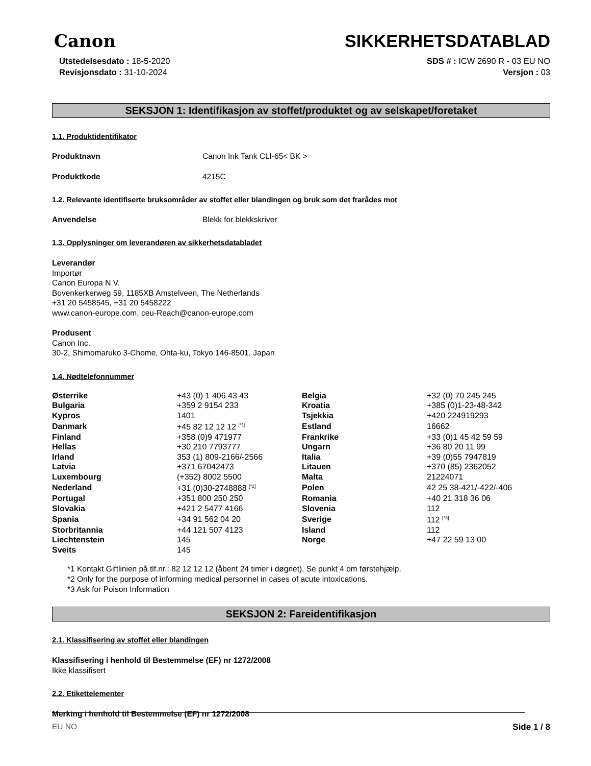Canon
SIKKERHETSDATABLAD
Utstedelsesdato : 18-5-2020
Revisjonsdato : 31-10-2024
SDS # : ICW 2690 R - 03 EU NO
Versjon : 03
SEKSJON 1: Identifikasjon av stoffet/produktet og av selskapet/foretaket
1.1. Produktidentifikator
Produktnavn Canon Ink Tank CLI-65< BK >
Produktkode 4215C
1.2. Relevante identifiserte bruksområder av stoffet eller blandingen og bruk som det frarådes mot
Anvendelse Blekk for blekkskriver
1.3. Opplysninger om leverandøren av sikkerhetsdatabladet
Leverandør
Importør
Canon Europa N.V.
Bovenkerkerweg 59, 1185XB Amstelveen, The Netherlands
+31 20 5458545, +31 20 5458222
www.canon-europe.com, ceu-Reach@canon-europe.com
Produsent
Canon Inc.
30-2, Shimomaruko 3-Chome, Ohta-ku, Tokyo 146-8501, Japan
1.4. Nødtelefonnummer
| Østerrike | +43 (0) 1 406 43 43 | Belgia | +32 (0) 70 245 245 |
| Bulgaria | +359 2 9154 233 | Kroatia | +385 (0)1-23-48-342 |
| Kypros | 1401 | Tsjekkia | +420 224919293 |
| Danmark | +45 82 12 12 12 <sup>[*1]</sup> | Estland | 16662 |
| Finland | +358 (0)9 471977 | Frankrike | +33 (0)1 45 42 59 59 |
| Hellas | +30 210 7793777 | Ungarn | +36 80 20 11 99 |
| Irland | 353 (1) 809-2166/-2566 | Italia | +39 (0)55 7947819 |
| Latvia | +371 67042473 | Litauen | +370 (85) 2362052 |
| Luxembourg | (+352) 8002 5500 | Malta | 21224071 |
| Nederland | +31 (0)30-2748888 <sup>[*2]</sup> | Polen | 42 25 38-421/-422/-406 |
| Portugal | +351 800 250 250 | Romania | +40 21 318 36 06 |
| Slovakia | +421 2 5477 4166 | Slovenia | 112 |
| Spania | +34 91 562 04 20 | Sverige | 112 <sup>[*3]</sup> |
| Storbritannia | +44 121 507 4123 | Island | 112 |
| Liechtenstein | 145 | Norge | +47 22 59 13 00 |
| Sveits | 145 | | |
*1 Kontakt Giftlinien på tlf.nr.: 82 12 12 12 (åbent 24 timer i døgnet). Se punkt 4 om førstehjælp.
*2 Only for the purpose of informing medical personnel in cases of acute intoxications.
*3 Ask for Poison Information
SEKSJON 2: Fareidentifikasjon
2.1. Klassifisering av stoffet eller blandingen
Klassifisering i henhold til Bestemmelse (EF) nr 1272/2008
Ikke klassifisert
2.2. Etikettelementer
Merking i henhold til Bestemmelse (EF) nr 1272/2008
EU NO Side 1 / 8